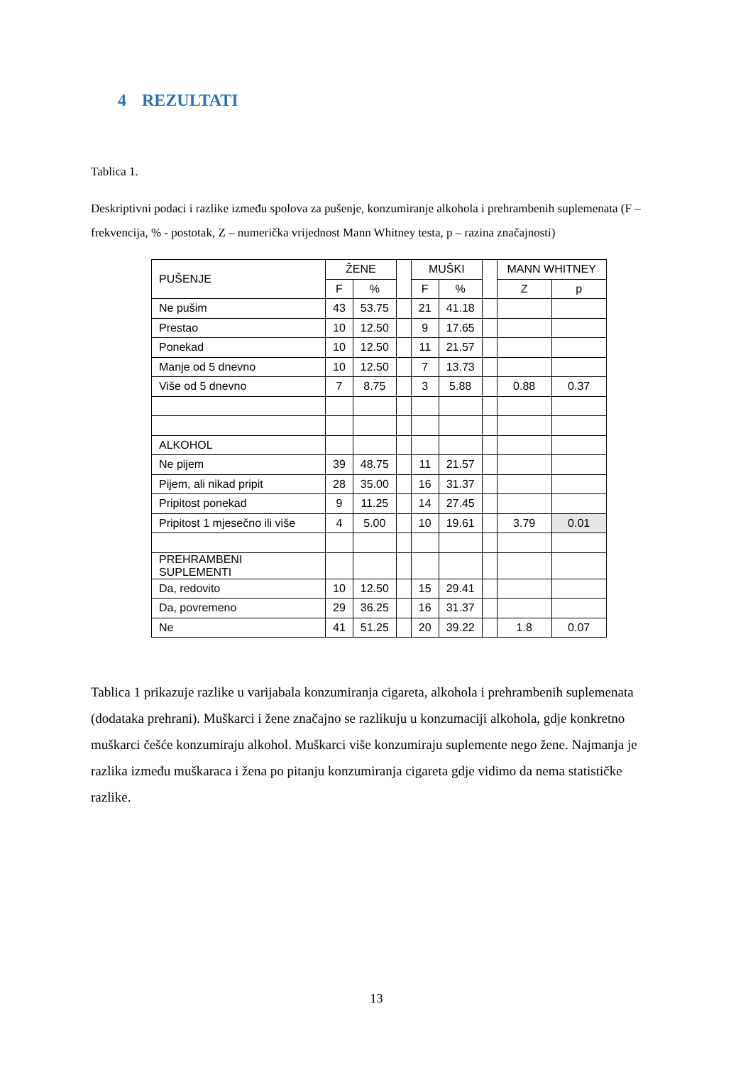4 REZULTATI
Tablica 1.
Deskriptivni podaci i razlike između spolova za pušenje, konzumiranje alkohola i prehrambenih suplemenata (F – frekvencija, % - postotak, Z – numerička vrijednost Mann Whitney testa, p – razina značajnosti)
| PUŠENJE | ŽENE | | | MUŠKI | | | MANN WHITNEY | |
| | F | % | | F | % | | Z | p |
| Ne pušim | 43 | 53.75 | | 21 | 41.18 | | | |
| Prestao | 10 | 12.50 | | 9 | 17.65 | | | |
| Ponekad | 10 | 12.50 | | 11 | 21.57 | | | |
| Manje od 5 dnevno | 10 | 12.50 | | 7 | 13.73 | | | |
| Više od 5 dnevno | 7 | 8.75 | | 3 | 5.88 | | 0.88 | 0.37 |
| ALKOHOL | | | | | | | | |
| Ne pijem | 39 | 48.75 | | 11 | 21.57 | | | |
| Pijem, ali nikad pripit | 28 | 35.00 | | 16 | 31.37 | | | |
| Pripitost ponekad | 9 | 11.25 | | 14 | 27.45 | | | |
| Pripitost 1 mjesečno ili više | 4 | 5.00 | | 10 | 19.61 | | 3.79 | 0.01 |
| PREHRAMBENI SUPLEMENTI | | | | | | | | |
| Da, redovito | 10 | 12.50 | | 15 | 29.41 | | | |
| Da, povremeno | 29 | 36.25 | | 16 | 31.37 | | | |
| Ne | 41 | 51.25 | | 20 | 39.22 | | 1.8 | 0.07 |
Tablica 1 prikazuje razlike u varijabala konzumiranja cigareta, alkohola i prehrambenih suplemenata (dodataka prehrani). Muškarci i žene značajno se razlikuju u konzumaciji alkohola, gdje konkretno muškarci češće konzumiraju alkohol. Muškarci više konzumiraju suplemente nego žene. Najmanja je razlika između muškaraca i žena po pitanju konzumiranja cigareta gdje vidimo da nema statističke razlike.
13